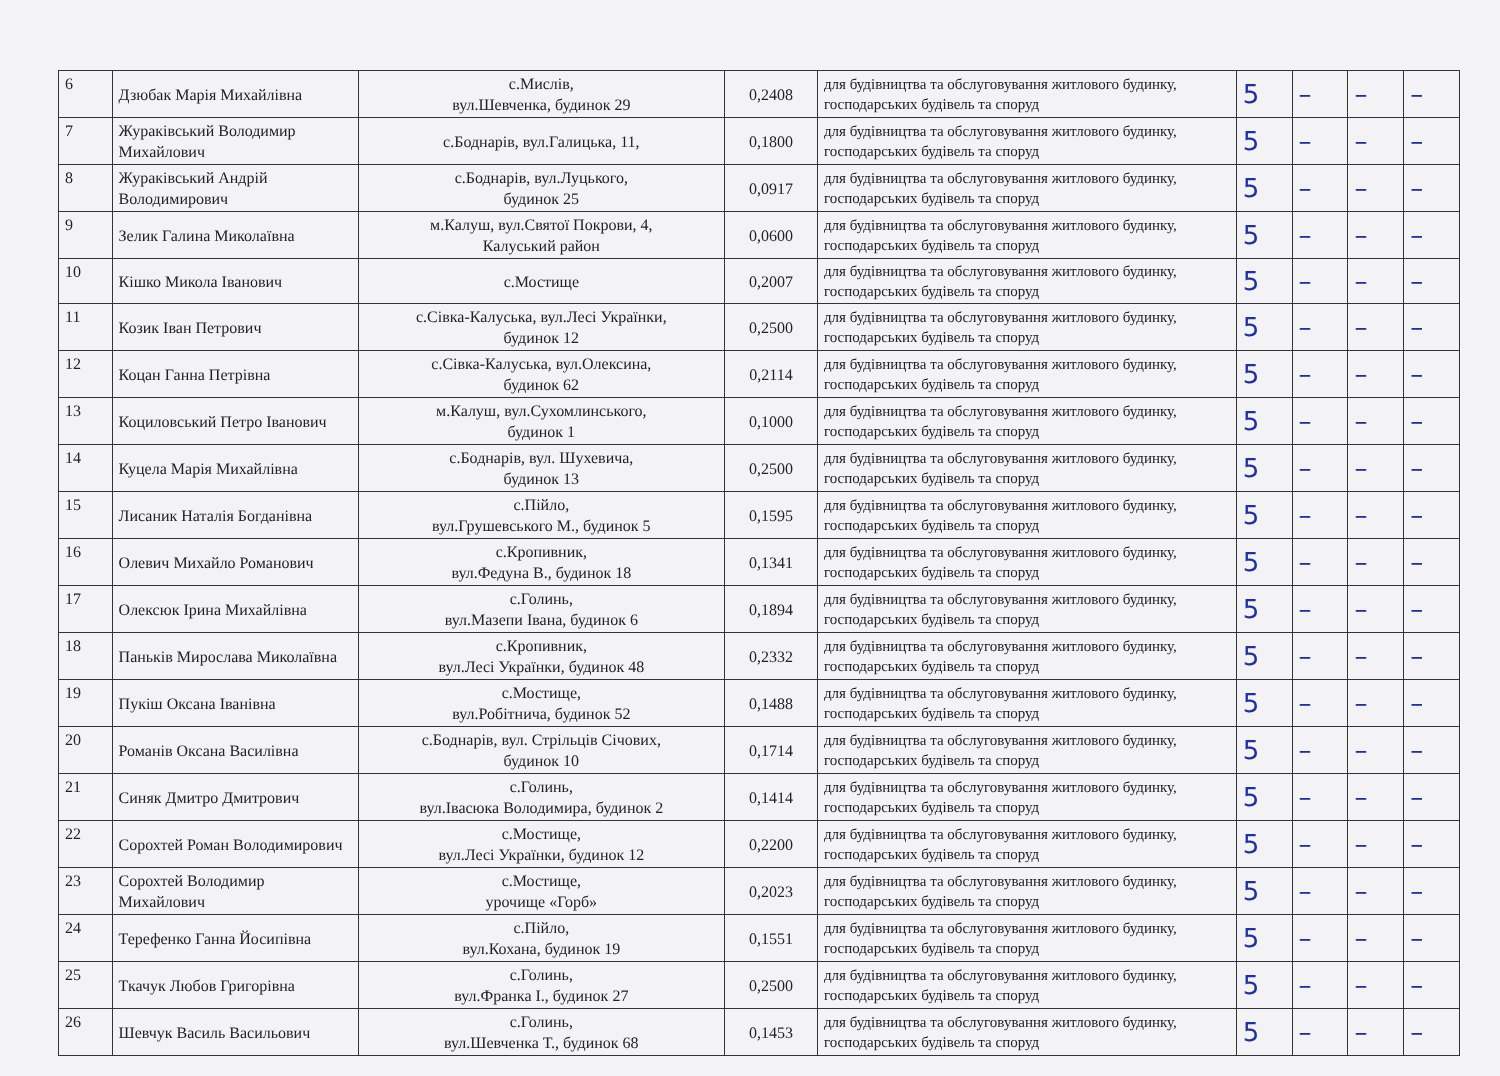| 6 | Дзюбак Марія Михайлівна | с.Мислів, вул.Шевченка, будинок 29 | 0,2408 | для будівництва та обслуговування житлового будинку, господарських будівель та споруд | 5 | – | – | – |
| 7 | Жураківський Володимир Михайлович | с.Боднарів, вул.Галицька, 11, | 0,1800 | для будівництва та обслуговування житлового будинку, господарських будівель та споруд | 5 | – | – | – |
| 8 | Жураківський Андрій Володимирович | с.Боднарів, вул.Луцького, будинок 25 | 0,0917 | для будівництва та обслуговування житлового будинку, господарських будівель та споруд | 5 | – | – | – |
| 9 | Зелик Галина Миколаївна | м.Калуш, вул.Святої Покрови, 4, Калуський район | 0,0600 | для будівництва та обслуговування житлового будинку, господарських будівель та споруд | 5 | – | – | – |
| 10 | Кішко Микола Іванович | с.Мостище | 0,2007 | для будівництва та обслуговування житлового будинку, господарських будівель та споруд | 5 | – | – | – |
| 11 | Козик Іван Петрович | с.Сівка-Калуська, вул.Лесі Українки, будинок 12 | 0,2500 | для будівництва та обслуговування житлового будинку, господарських будівель та споруд | 5 | – | – | – |
| 12 | Коцан Ганна Петрівна | с.Сівка-Калуська, вул.Олексина, будинок 62 | 0,2114 | для будівництва та обслуговування житлового будинку, господарських будівель та споруд | 5 | – | – | – |
| 13 | Коциловський Петро Іванович | м.Калуш, вул.Сухомлинського, будинок 1 | 0,1000 | для будівництва та обслуговування житлового будинку, господарських будівель та споруд | 5 | – | – | – |
| 14 | Куцела Марія Михайлівна | с.Боднарів, вул. Шухевича, будинок 13 | 0,2500 | для будівництва та обслуговування житлового будинку, господарських будівель та споруд | 5 | – | – | – |
| 15 | Лисаник Наталія Богданівна | с.Пійло, вул.Грушевського М., будинок 5 | 0,1595 | для будівництва та обслуговування житлового будинку, господарських будівель та споруд | 5 | – | – | – |
| 16 | Олевич Михайло Романович | с.Кропивник, вул.Федуна В., будинок 18 | 0,1341 | для будівництва та обслуговування житлового будинку, господарських будівель та споруд | 5 | – | – | – |
| 17 | Олексюк Ірина Михайлівна | с.Голинь, вул.Мазепи Івана, будинок 6 | 0,1894 | для будівництва та обслуговування житлового будинку, господарських будівель та споруд | 5 | – | – | – |
| 18 | Паньків Мирослава Миколаївна | с.Кропивник, вул.Лесі Українки, будинок 48 | 0,2332 | для будівництва та обслуговування житлового будинку, господарських будівель та споруд | 5 | – | – | – |
| 19 | Пукіш Оксана Іванівна | с.Мостище, вул.Робітнича, будинок 52 | 0,1488 | для будівництва та обслуговування житлового будинку, господарських будівель та споруд | 5 | – | – | – |
| 20 | Романів Оксана Василівна | с.Боднарів, вул. Стрільців Січових, будинок 10 | 0,1714 | для будівництва та обслуговування житлового будинку, господарських будівель та споруд | 5 | – | – | – |
| 21 | Синяк Дмитро Дмитрович | с.Голинь, вул.Івасюка Володимира, будинок 2 | 0,1414 | для будівництва та обслуговування житлового будинку, господарських будівель та споруд | 5 | – | – | – |
| 22 | Сорохтей Роман Володимирович | с.Мостище, вул.Лесі Українки, будинок 12 | 0,2200 | для будівництва та обслуговування житлового будинку, господарських будівель та споруд | 5 | – | – | – |
| 23 | Сорохтей Володимир Михайлович | с.Мостище, урочище «Горб» | 0,2023 | для будівництва та обслуговування житлового будинку, господарських будівель та споруд | 5 | – | – | – |
| 24 | Терефенко Ганна Йосипівна | с.Пійло, вул.Кохана, будинок 19 | 0,1551 | для будівництва та обслуговування житлового будинку, господарських будівель та споруд | 5 | – | – | – |
| 25 | Ткачук Любов Григорівна | с.Голинь, вул.Франка І., будинок 27 | 0,2500 | для будівництва та обслуговування житлового будинку, господарських будівель та споруд | 5 | – | – | – |
| 26 | Шевчук Василь Васильович | с.Голинь, вул.Шевченка Т., будинок 68 | 0,1453 | для будівництва та обслуговування житлового будинку, господарських будівель та споруд | 5 | – | – | – |